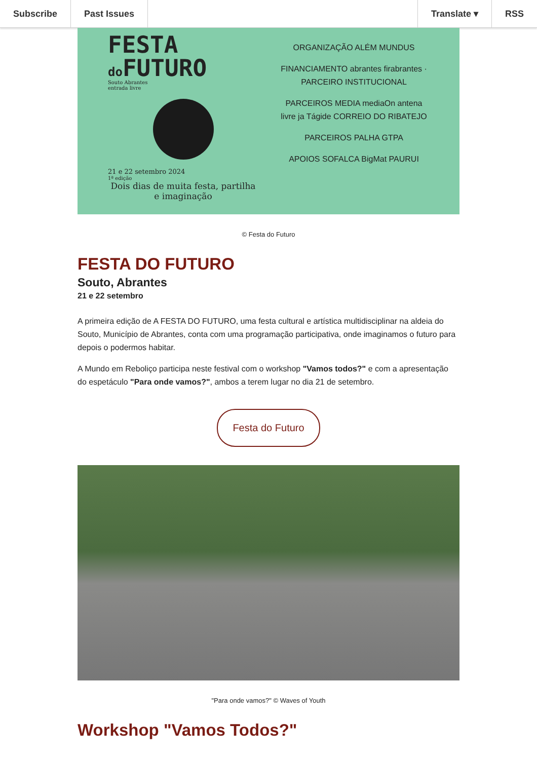Subscribe Past Issues Translate ▾ RSS
FESTA
do FUTURO
Souto Abrantes
entrada livre
21 e 22 setembro 2024
1ª edição
Dois dias de muita festa, partilha e imaginação
ORGANIZAÇÃO ALÉM MUNDUS
FINANCIAMENTO abrantes firabrantes · PARCEIRO INSTITUCIONAL
PARCEIROS MEDIA mediaOn antena livre ja Tágide CORREIO DO RIBATEJO
PARCEIROS PALHA GTPA
APOIOS SOFALCA BigMat PAURUI
© Festa do Futuro
FESTA DO FUTURO
Souto, Abrantes
21 e 22 setembro
A primeira edição de A FESTA DO FUTURO, uma festa cultural e artística multidisciplinar na aldeia do Souto, Município de Abrantes, conta com uma programação participativa, onde imaginamos o futuro para depois o podermos habitar.
A Mundo em Reboliço participa neste festival com o workshop "Vamos todos?" e com a apresentação do espetáculo "Para onde vamos?", ambos a terem lugar no dia 21 de setembro.
Festa do Futuro
"Para onde vamos?" © Waves of Youth
Workshop "Vamos Todos?"